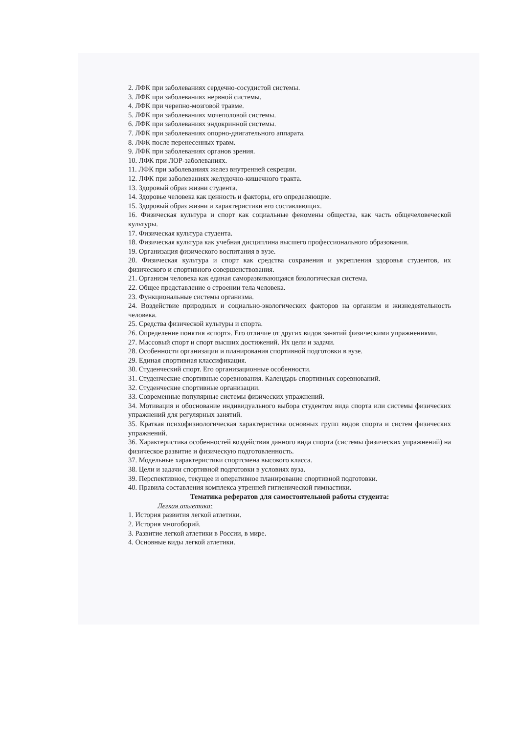2. ЛФК при заболеваниях сердечно-сосудистой системы.
3. ЛФК при заболеваниях нервной системы.
4. ЛФК при черепно-мозговой травме.
5. ЛФК при заболеваниях мочеполовой системы.
6. ЛФК при заболеваниях эндокринной системы.
7. ЛФК при заболеваниях опорно-двигательного аппарата.
8. ЛФК после перенесенных травм.
9. ЛФК при заболеваниях органов зрения.
10. ЛФК при ЛОР-заболеваниях.
11. ЛФК при заболеваниях желез внутренней секреции.
12. ЛФК при заболеваниях желудочно-кишечного тракта.
13. Здоровый образ жизни студента.
14. Здоровье человека как ценность и факторы, его определяющие.
15. Здоровый образ жизни и характеристики его составляющих.
16. Физическая культура и спорт как социальные феномены общества, как часть общечеловеческой культуры.
17. Физическая культура студента.
18. Физическая культура как учебная дисциплина высшего профессионального образования.
19. Организация физического воспитания в вузе.
20. Физическая культура и спорт как средства сохранения и укрепления здоровья студентов, их физического и спортивного совершенствования.
21. Организм человека как единая саморазвивающаяся биологическая система.
22. Общее представление о строении тела человека.
23. Функциональные системы организма.
24. Воздействие природных и социально-экологических факторов на организм и жизнедеятельность человека.
25. Средства физической культуры и спорта.
26. Определение понятия «спорт». Его отличие от других видов занятий физическими упражнениями.
27. Массовый спорт и спорт высших достижений. Их цели и задачи.
28. Особенности организации и планирования спортивной подготовки в вузе.
29. Единая спортивная классификация.
30. Студенческий спорт. Его организационные особенности.
31. Студенческие спортивные соревнования. Календарь спортивных соревнований.
32. Студенческие спортивные организации.
33. Современные популярные системы физических упражнений.
34. Мотивация и обоснование индивидуального выбора студентом вида спорта или системы физических упражнений для регулярных занятий.
35. Краткая психофизиологическая характеристика основных групп видов спорта и систем физических упражнений.
36. Характеристика особенностей воздействия данного вида спорта (системы физических упражнений) на физическое развитие и физическую подготовленность.
37. Модельные характеристики спортсмена высокого класса.
38. Цели и задачи спортивной подготовки в условиях вуза.
39. Перспективное, текущее и оперативное планирование спортивной подготовки.
40. Правила составления комплекса утренней гигиенической гимнастики.
Тематика рефератов для самостоятельной работы студента:
Легкая атлетика:
1. История развития легкой атлетики.
2. История многоборий.
3. Развитие легкой атлетики в России, в мире.
4. Основные виды легкой атлетики.